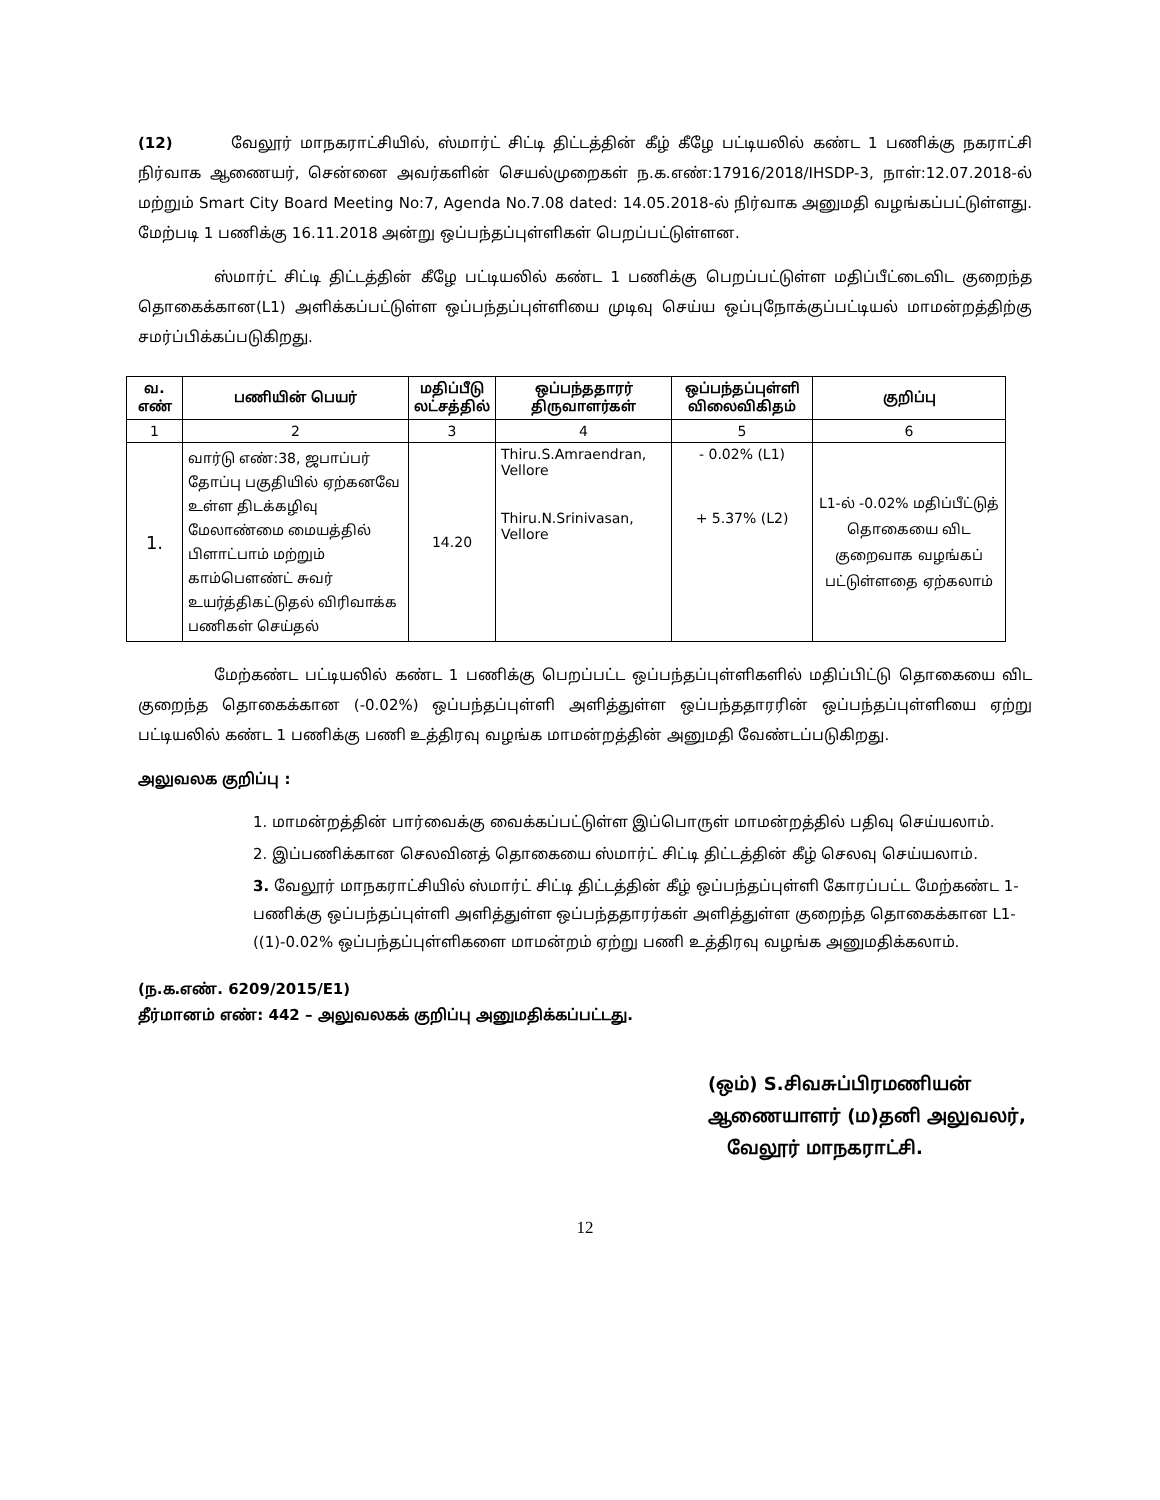(12) வேலூர் மாநகராட்சியில், ஸ்மார்ட் சிட்டி திட்டத்தின் கீழ் கீழே பட்டியலில் கண்ட 1 பணிக்கு நகராட்சி நிர்வாக ஆணையர், சென்னை அவர்களின் செயல்முறைகள் ந.க.எண்:17916/2018/IHSDP-3, நாள்:12.07.2018-ல் மற்றும் Smart City Board Meeting No:7, Agenda No.7.08 dated: 14.05.2018-ல் நிர்வாக அனுமதி வழங்கப்பட்டுள்ளது. மேற்படி 1 பணிக்கு 16.11.2018 அன்று ஒப்பந்தப்புள்ளிகள் பெறப்பட்டுள்ளன.
ஸ்மார்ட் சிட்டி திட்டத்தின் கீழே பட்டியலில் கண்ட 1 பணிக்கு பெறப்பட்டுள்ள மதிப்பீட்டைவிட குறைந்த தொகைக்கான(L1) அளிக்கப்பட்டுள்ள ஒப்பந்தப்புள்ளியை முடிவு செய்ய ஒப்புநோக்குப்பட்டியல் மாமன்றத்திற்கு சமர்ப்பிக்கப்படுகிறது.
| வ. எண் | பணியின் பெயர் | மதிப்பீடு லட்சத்தில் | ஒப்பந்ததாரர் திருவாளர்கள் | ஒப்பந்தப்புள்ளி விலைவிகிதம் | குறிப்பு |
| --- | --- | --- | --- | --- | --- |
| 1 | 2 | 3 | 4 | 5 | 6 |
| 1. | வார்டு எண்:38, ஜபாப்பர் தோப்பு பகுதியில் ஏற்கனவே உள்ள திடக்கழிவு மேலாண்மை மையத்தில் பிளாட்பாம் மற்றும் காம்பௌண்ட் சுவர் உயர்த்திகட்டுதல் விரிவாக்க பணிகள் செய்தல் | 14.20 | Thiru.S.Amraendran, Vellore Thiru.N.Srinivasan, Vellore | - 0.02% (L1) + 5.37% (L2) | L1-ல் -0.02% மதிப்பீட்டுத் தொகையை விட குறைவாக வழங்கப் பட்டுள்ளதை ஏற்கலாம் |
மேற்கண்ட பட்டியலில் கண்ட 1 பணிக்கு பெறப்பட்ட ஒப்பந்தப்புள்ளிகளில் மதிப்பிட்டு தொகையை விட குறைந்த தொகைக்கான (-0.02%) ஒப்பந்தப்புள்ளி அளித்துள்ள ஒப்பந்ததாரரின் ஒப்பந்தப்புள்ளியை ஏற்று பட்டியலில் கண்ட 1 பணிக்கு பணி உத்திரவு வழங்க மாமன்றத்தின் அனுமதி வேண்டப்படுகிறது.
அலுவலக குறிப்பு :
1. மாமன்றத்தின் பார்வைக்கு வைக்கப்பட்டுள்ள இப்பொருள் மாமன்றத்தில் பதிவு செய்யலாம்.
2. இப்பணிக்கான செலவினத் தொகையை ஸ்மார்ட் சிட்டி திட்டத்தின் கீழ் செலவு செய்யலாம்.
3. வேலூர் மாநகராட்சியில் ஸ்மார்ட் சிட்டி திட்டத்தின் கீழ் ஒப்பந்தப்புள்ளி கோரப்பட்ட மேற்கண்ட 1-பணிக்கு ஒப்பந்தப்புள்ளி அளித்துள்ள ஒப்பந்ததாரர்கள் அளித்துள்ள குறைந்த தொகைக்கான L1-((1)-0.02% ஒப்பந்தப்புள்ளிகளை மாமன்றம் ஏற்று பணி உத்திரவு வழங்க அனுமதிக்கலாம்.
(ந.க.எண். 6209/2015/E1)
தீர்மானம் எண்: 442 – அலுவலகக் குறிப்பு அனுமதிக்கப்பட்டது.
(ஒம்) S.சிவசுப்பிரமணியன்
ஆணையாளர் (ம)தனி அலுவலர்,
வேலூர் மாநகராட்சி.
12